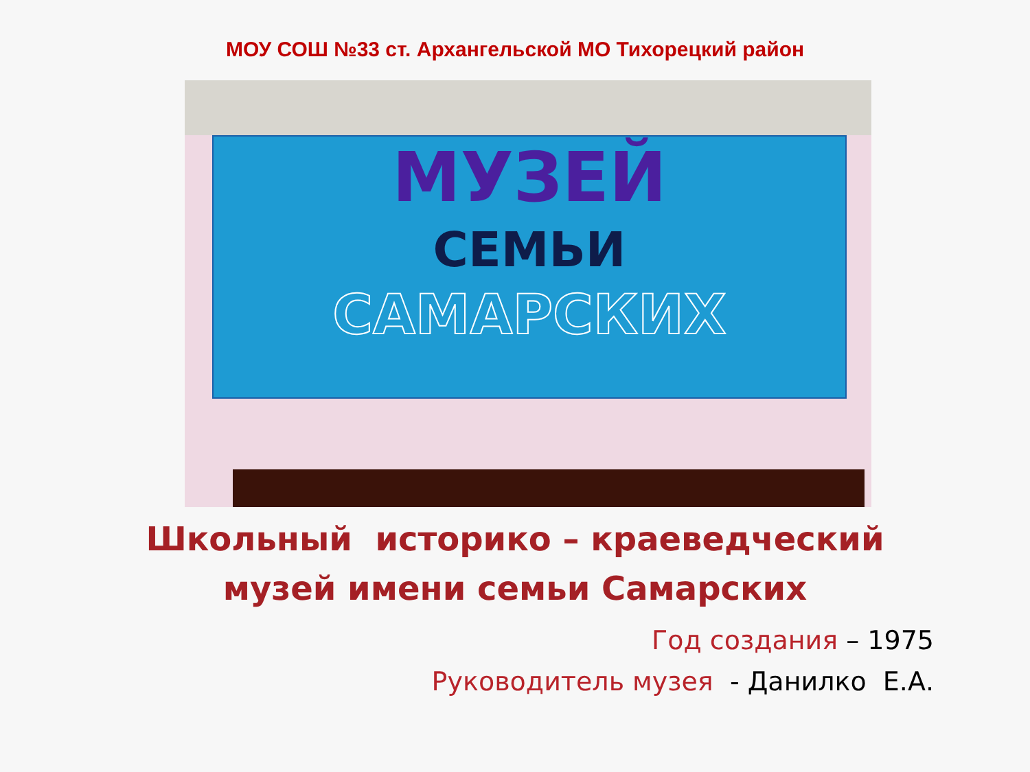МОУ СОШ №33 ст. Архангельской МО Тихорецкий район
МУЗЕЙ
СЕМЬИ
САМАРСКИХ
Школьный историко – краеведческий
музей имени семьи Самарских
Год создания – 1975
Руководитель музея - Данилко Е.А.